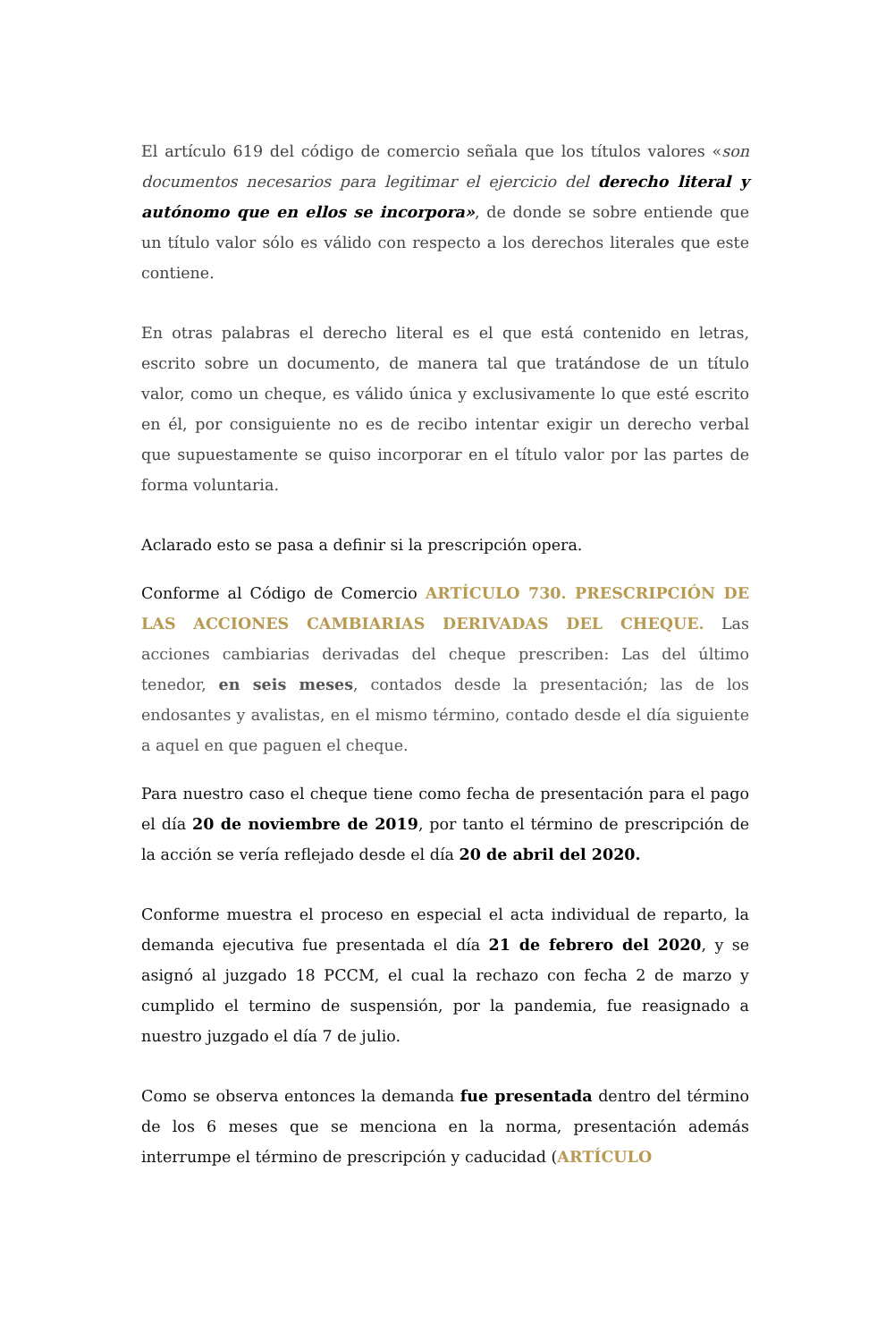El artículo 619 del código de comercio señala que los títulos valores «son documentos necesarios para legitimar el ejercicio del derecho literal y autónomo que en ellos se incorpora», de donde se sobre entiende que un título valor sólo es válido con respecto a los derechos literales que este contiene.
En otras palabras el derecho literal es el que está contenido en letras, escrito sobre un documento, de manera tal que tratándose de un título valor, como un cheque, es válido única y exclusivamente lo que esté escrito en él, por consiguiente no es de recibo intentar exigir un derecho verbal que supuestamente se quiso incorporar en el título valor por las partes de forma voluntaria.
Aclarado esto se pasa a definir si la prescripción opera.
Conforme al Código de Comercio ARTÍCULO 730. PRESCRIPCIÓN DE LAS ACCIONES CAMBIARIAS DERIVADAS DEL CHEQUE. Las acciones cambiarias derivadas del cheque prescriben: Las del último tenedor, en seis meses, contados desde la presentación; las de los endosantes y avalistas, en el mismo término, contado desde el día siguiente a aquel en que paguen el cheque.
Para nuestro caso el cheque tiene como fecha de presentación para el pago el día 20 de noviembre de 2019, por tanto el término de prescripción de la acción se vería reflejado desde el día 20 de abril del 2020.
Conforme muestra el proceso en especial el acta individual de reparto, la demanda ejecutiva fue presentada el día 21 de febrero del 2020, y se asignó al juzgado 18 PCCM, el cual la rechazo con fecha 2 de marzo y cumplido el termino de suspensión, por la pandemia, fue reasignado a nuestro juzgado el día 7 de julio.
Como se observa entonces la demanda fue presentada dentro del término de los 6 meses que se menciona en la norma, presentación además interrumpe el término de prescripción y caducidad (ARTÍCULO